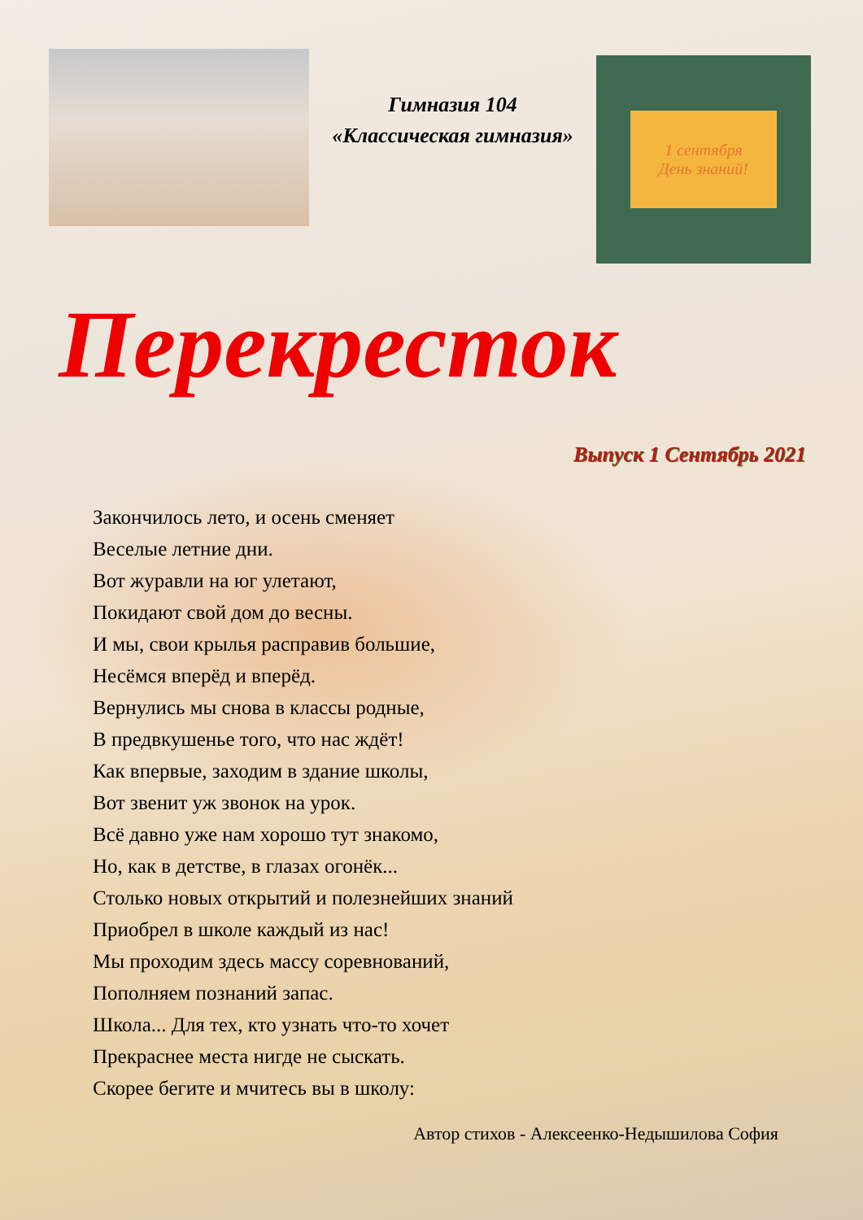Гимназия 104
«Классическая гимназия»
1 сентября
День знаний!
Перекресток
Выпуск 1 Сентябрь 2021
Закончилось лето, и осень сменяет
Веселые летние дни.
Вот журавли на юг улетают,
Покидают свой дом до весны.
И мы, свои крылья расправив большие,
Несёмся вперёд и вперёд.
Вернулись мы снова в классы родные,
В предвкушенье того, что нас ждёт!
Как впервые, заходим в здание школы,
Вот звенит уж звонок на урок.
Всё давно уже нам хорошо тут знакомо,
Но, как в детстве, в глазах огонёк...
Столько новых открытий и полезнейших знаний
Приобрел в школе каждый из нас!
Мы проходим здесь массу соревнований,
Пополняем познаний запас.
Школа... Для тех, кто узнать что-то хочет
Прекраснее места нигде не сыскать.
Скорее бегите и мчитесь вы в школу:
Автор стихов - Алексеенко-Недышилова София